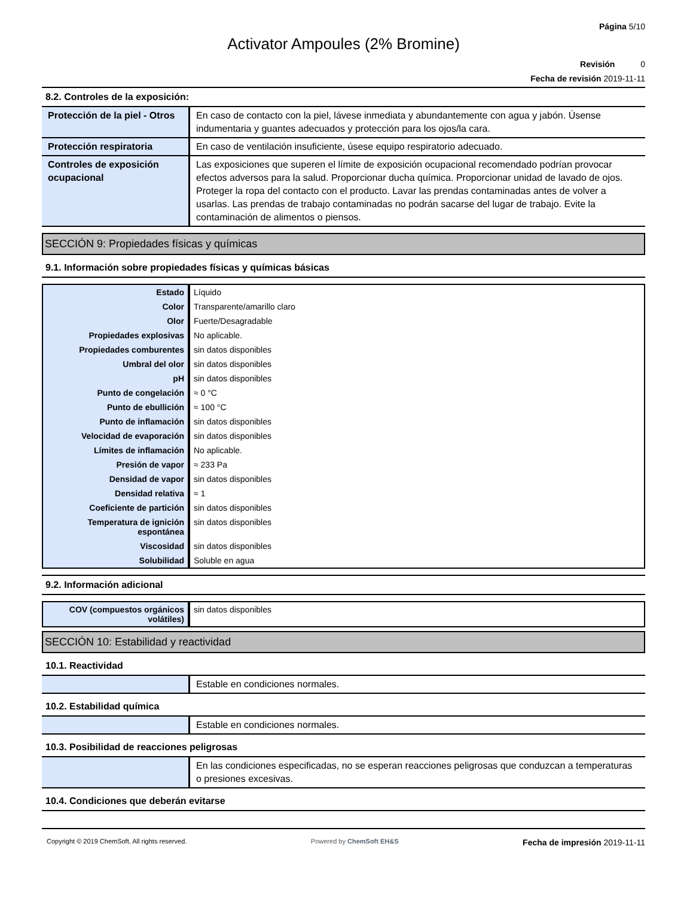Página 5/10
Activator Ampoules (2% Bromine)
Revisión 0
Fecha de revisión 2019-11-11
8.2. Controles de la exposición:
| Protección de la piel - Otros | En caso de contacto con la piel, lávese inmediata y abundantemente con agua y jabón. Úsense indumentaria y guantes adecuados y protección para los ojos/la cara. |
| Protección respiratoria | En caso de ventilación insuficiente, úsese equipo respiratorio adecuado. |
| Controles de exposición ocupacional | Las exposiciones que superen el límite de exposición ocupacional recomendado podrían provocar efectos adversos para la salud. Proporcionar ducha química. Proporcionar unidad de lavado de ojos. Proteger la ropa del contacto con el producto. Lavar las prendas contaminadas antes de volver a usarlas. Las prendas de trabajo contaminadas no podrán sacarse del lugar de trabajo. Evite la contaminación de alimentos o piensos. |
SECCIÓN 9: Propiedades físicas y químicas
9.1. Información sobre propiedades físicas y químicas básicas
| Estado | Líquido |
| Color | Transparente/amarillo claro |
| Olor | Fuerte/Desagradable |
| Propiedades explosivas | No aplicable. |
| Propiedades comburentes | sin datos disponibles |
| Umbral del olor | sin datos disponibles |
| pH | sin datos disponibles |
| Punto de congelación | ≈ 0 °C |
| Punto de ebullición | ≈ 100 °C |
| Punto de inflamación | sin datos disponibles |
| Velocidad de evaporación | sin datos disponibles |
| Límites de inflamación | No aplicable. |
| Presión de vapor | ≈ 233 Pa |
| Densidad de vapor | sin datos disponibles |
| Densidad relativa | ≈ 1 |
| Coeficiente de partición | sin datos disponibles |
| Temperatura de ignición espontánea | sin datos disponibles |
| Viscosidad | sin datos disponibles |
| Solubilidad | Soluble en agua |
9.2. Información adicional
| COV (compuestos orgánicos volátiles) | sin datos disponibles |
SECCIÓN 10: Estabilidad y reactividad
10.1. Reactividad
| | Estable en condiciones normales. |
10.2. Estabilidad química
| | Estable en condiciones normales. |
10.3. Posibilidad de reacciones peligrosas
| | En las condiciones especificadas, no se esperan reacciones peligrosas que conduzcan a temperaturas o presiones excesivas. |
10.4. Condiciones que deberán evitarse
Copyright © 2019 ChemSoft. All rights reserved. Powered by ChemSoft EH&S Fecha de impresión 2019-11-11